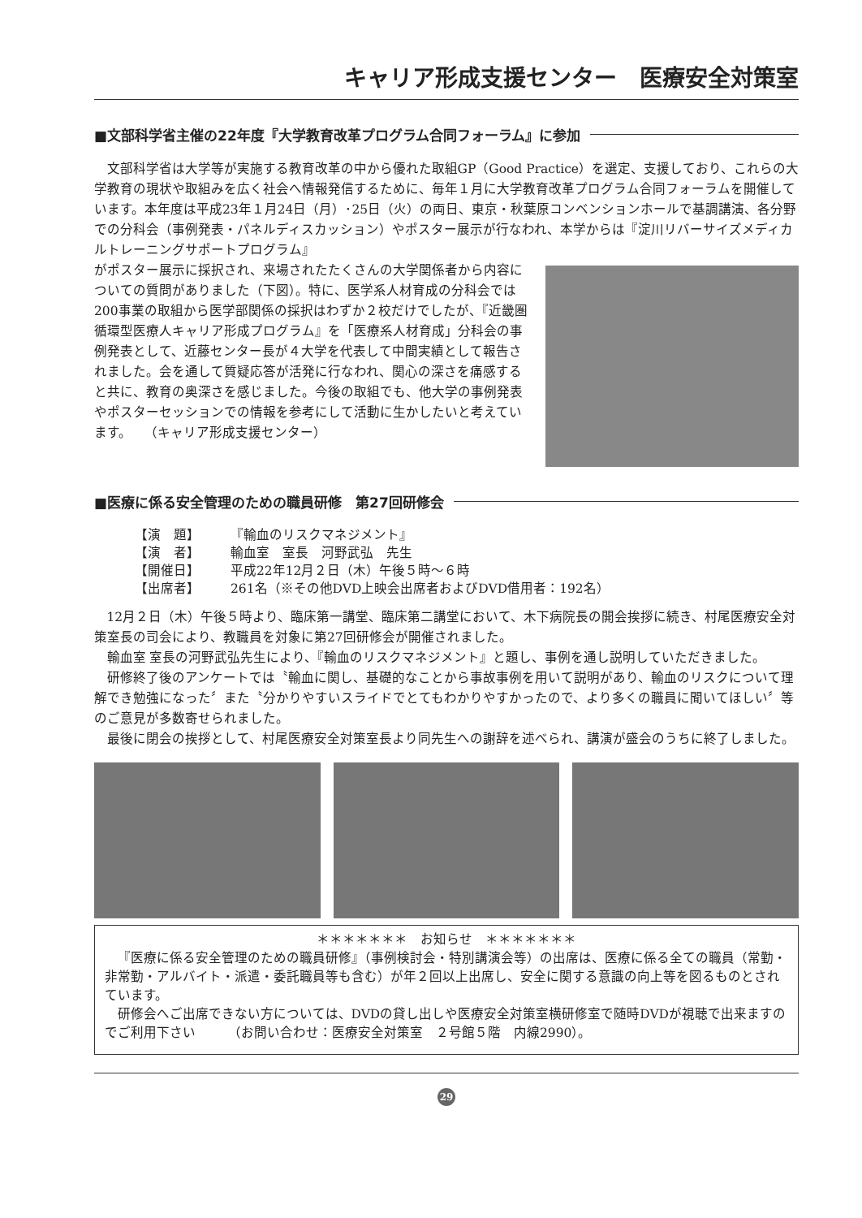キャリア形成支援センター　医療安全対策室
■文部科学省主催の22年度『大学教育改革プログラム合同フォーラム』に参加
文部科学省は大学等が実施する教育改革の中から優れた取組GP（Good Practice）を選定、支援しており、これらの大学教育の現状や取組みを広く社会へ情報発信するために、毎年１月に大学教育改革プログラム合同フォーラムを開催しています。本年度は平成23年１月24日（月）･25日（火）の両日、東京・秋葉原コンベンションホールで基調講演、各分野での分科会（事例発表・パネルディスカッション）やポスター展示が行なわれ、本学からは『淀川リバーサイズメディカルトレーニングサポートプログラム』
がポスター展示に採択され、来場されたたくさんの大学関係者から内容についての質問がありました（下図）。特に、医学系人材育成の分科会では200事業の取組から医学部関係の採択はわずか２校だけでしたが、『近畿圏循環型医療人キャリア形成プログラム』を「医療系人材育成」分科会の事例発表として、近藤センター長が４大学を代表して中間実績として報告されました。会を通して質疑応答が活発に行なわれ、関心の深さを痛感すると共に、教育の奥深さを感じました。今後の取組でも、他大学の事例発表やポスターセッションでの情報を参考にして活動に生かしたいと考えています。　　（キャリア形成支援センター）
■医療に係る安全管理のための職員研修　第27回研修会
【演　題】 『輸血のリスクマネジメント』
【演　者】 輸血室　室長　河野武弘　先生
【開催日】 平成22年12月２日（木）午後５時～６時
【出席者】 261名（※その他DVD上映会出席者およびDVD借用者：192名）
12月２日（木）午後５時より、臨床第一講堂、臨床第二講堂において、木下病院長の開会挨拶に続き、村尾医療安全対策室長の司会により、教職員を対象に第27回研修会が開催されました。
輸血室 室長の河野武弘先生により、『輸血のリスクマネジメント』と題し、事例を通し説明していただきました。
研修終了後のアンケートでは〝輸血に関し、基礎的なことから事故事例を用いて説明があり、輸血のリスクについて理解でき勉強になった〞また〝分かりやすいスライドでとてもわかりやすかったので、より多くの職員に聞いてほしい〞等のご意見が多数寄せられました。
最後に閉会の挨拶として、村尾医療安全対策室長より同先生への謝辞を述べられ、講演が盛会のうちに終了しました。
＊＊＊＊＊＊＊　お知らせ　＊＊＊＊＊＊＊
『医療に係る安全管理のための職員研修』（事例検討会・特別講演会等）の出席は、医療に係る全ての職員（常勤・非常勤・アルバイト・派遣・委託職員等も含む）が年２回以上出席し、安全に関する意識の向上等を図るものとされています。
研修会へご出席できない方については、DVDの貸し出しや医療安全対策室横研修室で随時DVDが視聴で出来ますのでご利用下さい　　　（お問い合わせ：医療安全対策室　２号館５階　内線2990）。
29